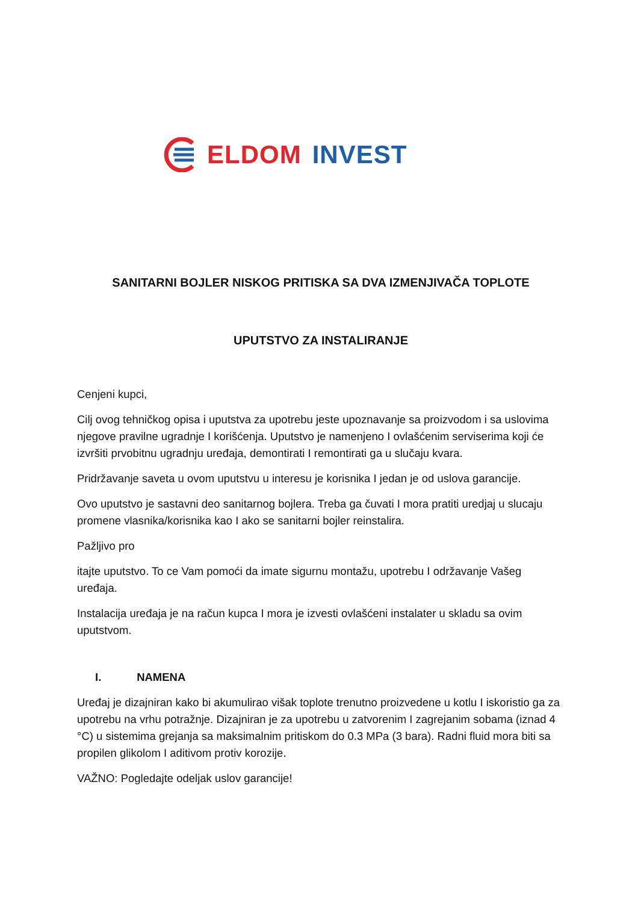ELDOM INVEST
SANITARNI BOJLER NISKOG PRITISKA SA DVA IZMENJIVAČA TOPLOTE
UPUTSTVO ZA INSTALIRANJE
Cenjeni kupci,
Cilj ovog tehničkog opisa i uputstva za upotrebu jeste upoznavanje sa proizvodom i sa uslovima njegove pravilne ugradnje I korišćenja. Uputstvo je namenjeno I ovlašćenim serviserima koji će izvršiti prvobitnu ugradnju uređaja, demontirati I remontirati ga u slučaju kvara.
Pridržavanje saveta u ovom uputstvu u interesu je korisnika I jedan je od uslova garancije.
Ovo uputstvo je sastavni deo sanitarnog bojlera. Treba ga čuvati I mora pratiti uredjaj u slucaju promene vlasnika/korisnika kao I ako se sanitarni bojler reinstalira.
Pažljivo pro
itajte uputstvo. To ce Vam pomoći da imate sigurnu montažu, upotrebu I održavanje Vašeg uređaja.
Instalacija uređaja je na račun kupca I mora je izvesti ovlašćeni instalater u skladu sa ovim uputstvom.
I. NAMENA
Uređaj je dizajniran kako bi akumulirao višak toplote trenutno proizvedene u kotlu I iskoristio ga za upotrebu na vrhu potražnje. Dizajniran je za upotrebu u zatvorenim I zagrejanim sobama (iznad 4 °C) u sistemima grejanja sa maksimalnim pritiskom do 0.3 MPa (3 bara). Radni fluid mora biti sa propilen glikolom I aditivom protiv korozije.
VAŽNO: Pogledajte odeljak uslov garancije!